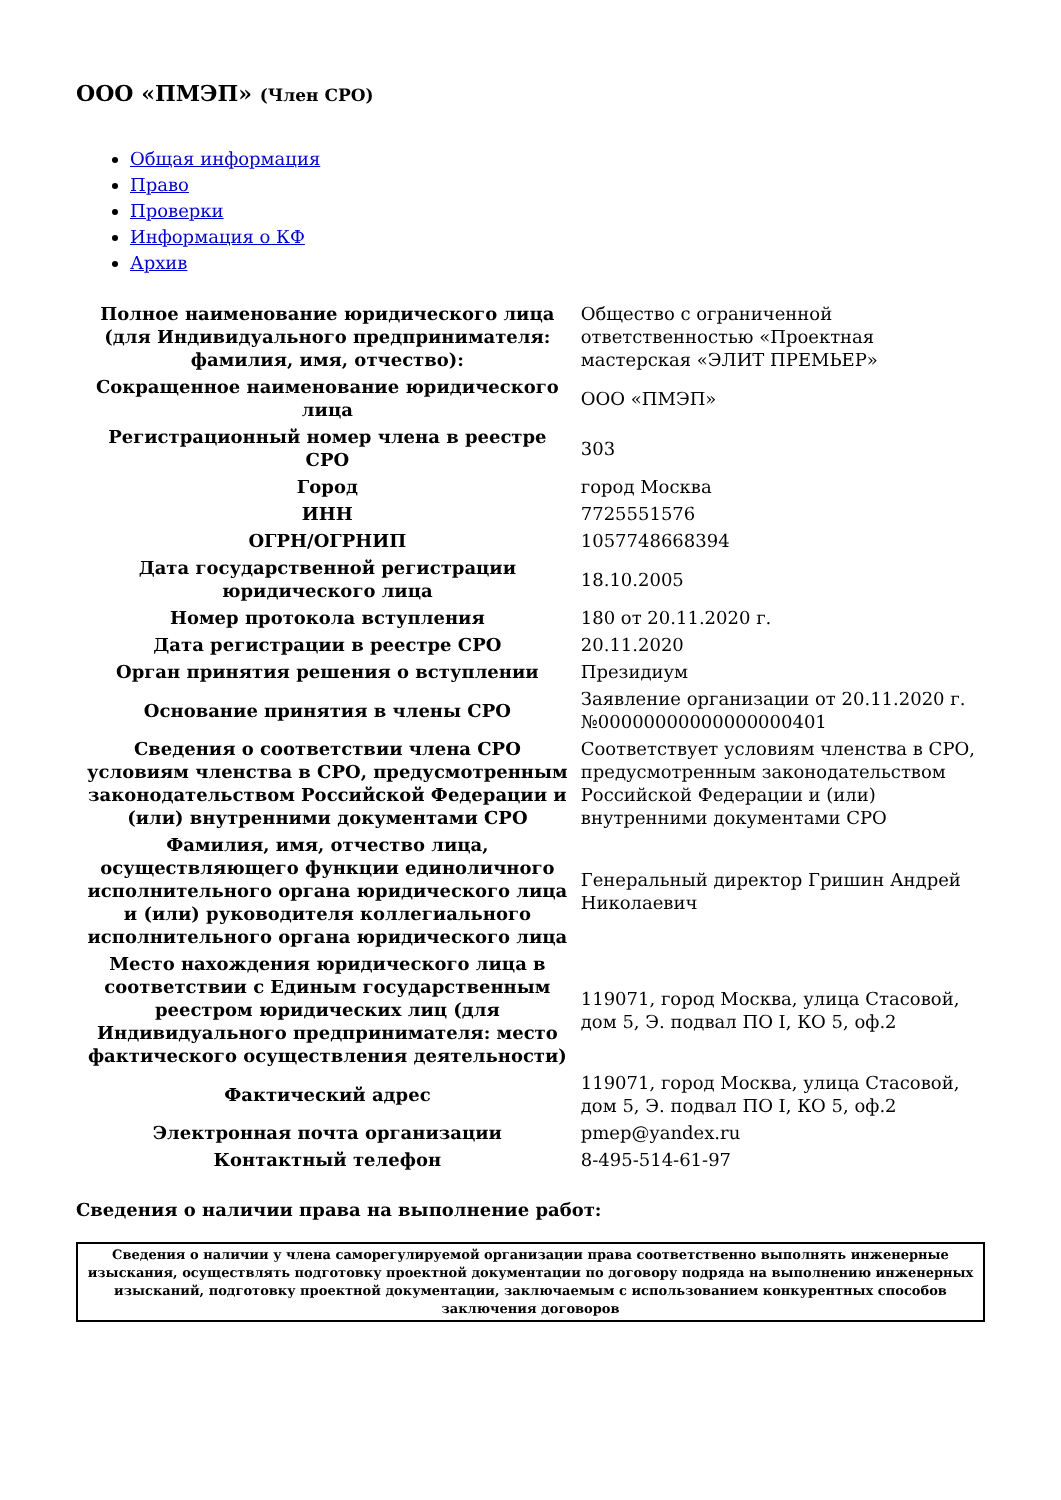ООО «ПМЭП» (Член СРО)
Общая информация
Право
Проверки
Информация о КФ
Архив
| Полное наименование юридического лица (для Индивидуального предпринимателя: фамилия, имя, отчество): | Общество с ограниченной ответственностью «Проектная мастерская «ЭЛИТ ПРЕМЬЕР» |
| Сокращенное наименование юридического лица | ООО «ПМЭП» |
| Регистрационный номер члена в реестре СРО | 303 |
| Город | город Москва |
| ИНН | 7725551576 |
| ОГРН/ОГРНИП | 1057748668394 |
| Дата государственной регистрации юридического лица | 18.10.2005 |
| Номер протокола вступления | 180 от 20.11.2020 г. |
| Дата регистрации в реестре СРО | 20.11.2020 |
| Орган принятия решения о вступлении | Президиум |
| Основание принятия в члены СРО | Заявление организации от 20.11.2020 г. №00000000000000000401 |
| Сведения о соответствии члена СРО условиям членства в СРО, предусмотренным законодательством Российской Федерации и (или) внутренними документами СРО | Соответствует условиям членства в СРО, предусмотренным законодательством Российской Федерации и (или) внутренними документами СРО |
| Фамилия, имя, отчество лица, осуществляющего функции единоличного исполнительного органа юридического лица и (или) руководителя коллегиального исполнительного органа юридического лица | Генеральный директор Гришин Андрей Николаевич |
| Место нахождения юридического лица в соответствии с Единым государственным реестром юридических лиц (для Индивидуального предпринимателя: место фактического осуществления деятельности) | 119071, город Москва, улица Стасовой, дом 5, Э. подвал ПО I, КО 5, оф.2 |
| Фактический адрес | 119071, город Москва, улица Стасовой, дом 5, Э. подвал ПО I, КО 5, оф.2 |
| Электронная почта организации | pmep@yandex.ru |
| Контактный телефон | 8-495-514-61-97 |
Сведения о наличии права на выполнение работ:
| Сведения о наличии у члена саморегулируемой организации права соответственно выполнять инженерные изыскания, осуществлять подготовку проектной документации по договору подряда на выполнению инженерных изысканий, подготовку проектной документации, заключаемым с использованием конкурентных способов заключения договоров |
| --- |